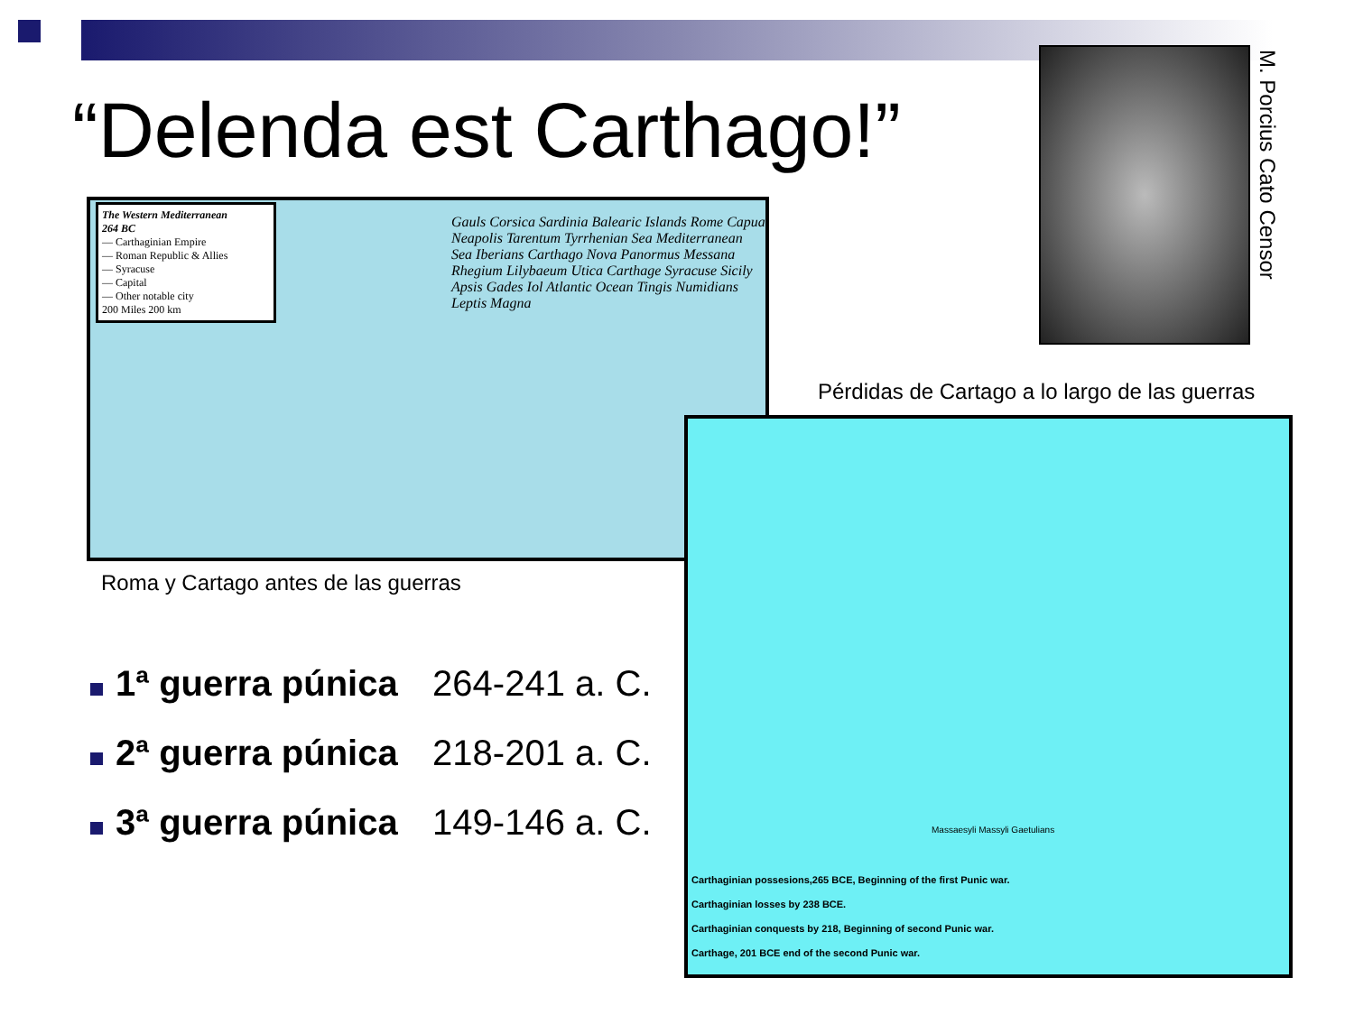“Delenda est Carthago!”
The Western Mediterranean
264 BC
— Carthaginian Empire
— Roman Republic & Allies
— Syracuse
— Capital
— Other notable city
200 Miles 200 km
Gauls Corsica Sardinia Balearic Islands Rome Capua Neapolis Tarentum Tyrrhenian Sea Mediterranean Sea Iberians Carthago Nova Panormus Messana Rhegium Lilybaeum Utica Carthage Syracuse Sicily Apsis Gades Iol Atlantic Ocean Tingis Numidians Leptis Magna
Roma y Cartago antes de las guerras
M. Porcius Cato Censor
Pérdidas de Cartago a lo largo de las guerras
Massaesyli Massyli Gaetulians
Carthaginian possesions,265 BCE, Beginning of the first Punic war.
Carthaginian losses by 238 BCE.
Carthaginian conquests by 218, Beginning of second Punic war.
Carthage, 201 BCE end of the second Punic war.
1ª guerra púnica 264-241 a. C.
2ª guerra púnica 218-201 a. C.
3ª guerra púnica 149-146 a. C.